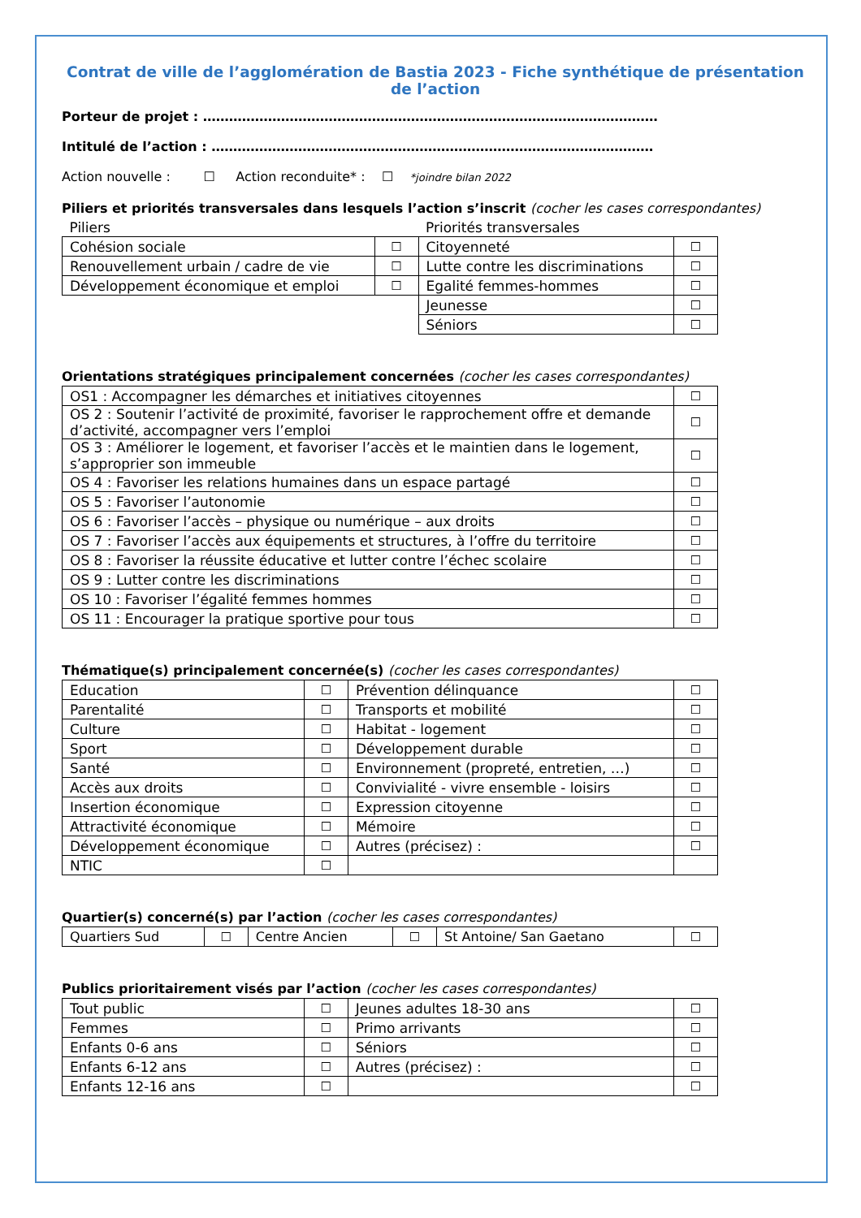Contrat de ville de l’agglomération de Bastia 2023 - Fiche synthétique de présentation de l’action
Porteur de projet : ……………………………………………………………………………………………
Intitulé de l’action : …………………………………………………………………………………………
Action nouvelle : ☐ Action reconduite* : ☐ *joindre bilan 2022
Piliers et priorités transversales dans lesquels l’action s’inscrit (cocher les cases correspondantes)
| Piliers | | Priorités transversales | |
| Cohésion sociale | ☐ | Citoyenneté | ☐ |
| Renouvellement urbain / cadre de vie | ☐ | Lutte contre les discriminations | ☐ |
| Développement économique et emploi | ☐ | Egalité femmes-hommes | ☐ |
| | | Jeunesse | ☐ |
| | | Séniors | ☐ |
Orientations stratégiques principalement concernées (cocher les cases correspondantes)
| OS1 : Accompagner les démarches et initiatives citoyennes | ☐ |
| OS 2 : Soutenir l’activité de proximité, favoriser le rapprochement offre et demande d’activité, accompagner vers l’emploi | ☐ |
| OS 3 : Améliorer le logement, et favoriser l’accès et le maintien dans le logement, s’approprier son immeuble | ☐ |
| OS 4 : Favoriser les relations humaines dans un espace partagé | ☐ |
| OS 5 : Favoriser l’autonomie | ☐ |
| OS 6 : Favoriser l’accès – physique ou numérique – aux droits | ☐ |
| OS 7 : Favoriser l’accès aux équipements et structures, à l’offre du territoire | ☐ |
| OS 8 : Favoriser la réussite éducative et lutter contre l’échec scolaire | ☐ |
| OS 9 : Lutter contre les discriminations | ☐ |
| OS 10 : Favoriser l’égalité femmes hommes | ☐ |
| OS 11 : Encourager la pratique sportive pour tous | ☐ |
Thématique(s) principalement concernée(s) (cocher les cases correspondantes)
| Education | ☐ | Prévention délinquance | ☐ |
| Parentalité | ☐ | Transports et mobilité | ☐ |
| Culture | ☐ | Habitat - logement | ☐ |
| Sport | ☐ | Développement durable | ☐ |
| Santé | ☐ | Environnement (propreté, entretien, …) | ☐ |
| Accès aux droits | ☐ | Convivialité - vivre ensemble - loisirs | ☐ |
| Insertion économique | ☐ | Expression citoyenne | ☐ |
| Attractivité économique | ☐ | Mémoire | ☐ |
| Développement économique | ☐ | Autres (précisez) : | ☐ |
| NTIC | ☐ | | |
Quartier(s) concerné(s) par l’action (cocher les cases correspondantes)
| Quartiers Sud | ☐ | Centre Ancien | ☐ | St Antoine/ San Gaetano | ☐ |
Publics prioritairement visés par l’action (cocher les cases correspondantes)
| Tout public | ☐ | Jeunes adultes 18-30 ans | ☐ |
| Femmes | ☐ | Primo arrivants | ☐ |
| Enfants 0-6 ans | ☐ | Séniors | ☐ |
| Enfants 6-12 ans | ☐ | Autres (précisez) : | ☐ |
| Enfants 12-16 ans | ☐ | | ☐ |